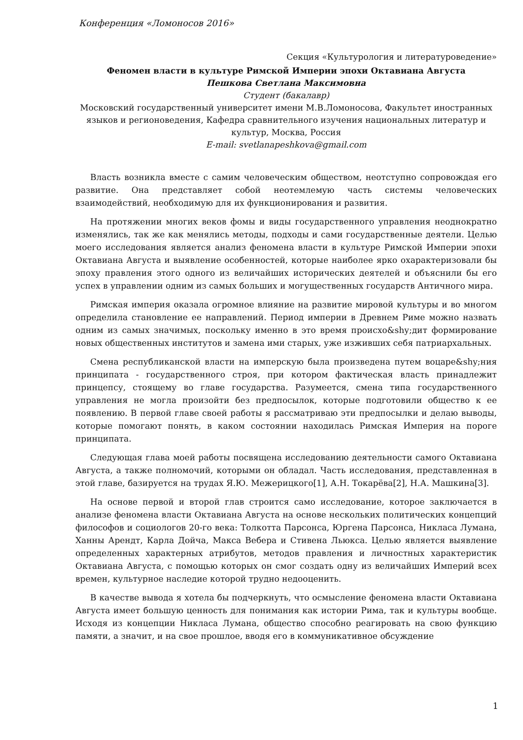Конференция «Ломоносов 2016»
Секция «Культурология и литературоведение»
Феномен власти в культуре Римской Империи эпохи Октавиана Августа
Пешкова Светлана Максимовна
Студент (бакалавр)
Московский государственный университет имени М.В.Ломоносова, Факультет иностранных языков и регионоведения, Кафедра сравнительного изучения национальных литератур и культур, Москва, Россия
E-mail: svetlanapeshkova@gmail.com
Власть возникла вместе с самим человеческим обществом, неотступно сопровождая его развитие. Она представляет собой неотемлемую часть системы человеческих взаимодействий, необходимую для их функционирования и развития.
На протяжении многих веков фомы и виды государственного управления неоднократно изменялись, так же как менялись методы, подходы и сами государственные деятели. Целью моего исследования является анализ феномена власти в культуре Римской Империи эпохи Октавиана Августа и выявление особенностей, которые наиболее ярко охарактеризовали бы эпоху правления этого одного из величайших исторических деятелей и объяснили бы его успех в управлении одним из самых больших и могущественных государств Античного мира.
Римская империя оказала огромное влияние на развитие мировой культуры и во многом определила становление ее направлений. Период империи в Древнем Риме можно назвать одним из самых значимых, поскольку именно в это время происхо&shy;дит формирование новых общественных институтов и замена ими старых, уже изживших себя патриархальных.
Смена республиканской власти на имперскую была произведена путем воцаре&shy;ния принципата - государственного строя, при котором фактическая власть принадлежит принцепсу, стоящему во главе государства. Разумеется, смена типа государственного управления не могла произойти без предпосылок, которые подготовили общество к ее появлению. В первой главе своей работы я рассматриваю эти предпосылки и делаю выводы, которые помогают понять, в каком состоянии находилась Римская Империя на пороге принципата.
Следующая глава моей работы посвящена исследованию деятельности самого Октавиана Августа, а также полномочий, которыми он обладал. Часть исследования, представленная в этой главе, базируется на трудах Я.Ю. Межерицкого[1], А.Н. Токарёва[2], Н.А. Машкина[3].
На основе первой и второй глав строится само исследование, которое заключается в анализе феномена власти Октавиана Августа на основе нескольких политических концепций философов и социологов 20-го века: Толкотта Парсонса, Юргена Парсонса, Никласа Лумана, Ханны Арендт, Карла Дойча, Макса Вебера и Стивена Льюкса. Целью является выявление определенных характерных атрибутов, методов правления и личностных характеристик Октавиана Августа, с помощью которых он смог создать одну из величайших Империй всех времен, культурное наследие которой трудно недооценить.
В качестве вывода я хотела бы подчеркнуть, что осмысление феномена власти Октавиана Августа имеет большую ценность для понимания как истории Рима, так и культуры вообще. Исходя из концепции Никласа Лумана, общество способно реагировать на свою функцию памяти, а значит, и на свое прошлое, вводя его в коммуникативное обсуждение
1